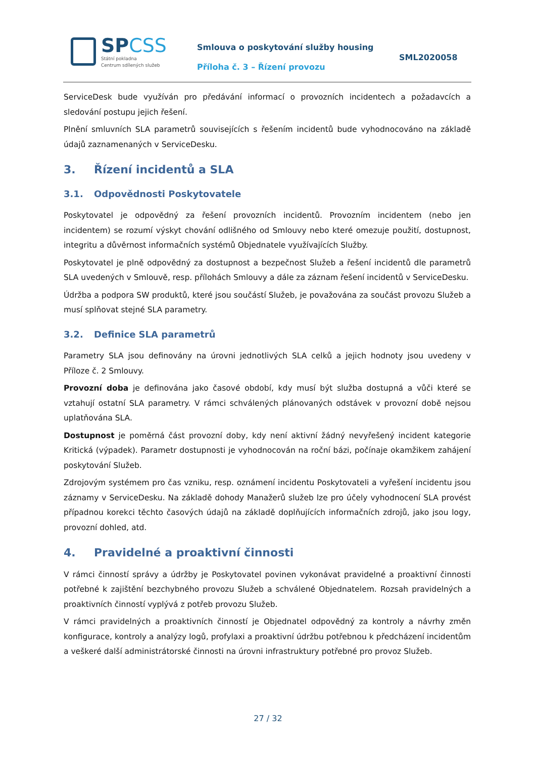SPCSS
Státní pokladna
Centrum sdílených služeb
Smlouva o poskytování služby housing
Příloha č. 3 – Řízení provozu
SML2020058
ServiceDesk bude využíván pro předávání informací o provozních incidentech a požadavcích a sledování postupu jejich řešení.
Plnění smluvních SLA parametrů souvisejících s řešením incidentů bude vyhodnocováno na základě údajů zaznamenaných v ServiceDesku.
3. Řízení incidentů a SLA
3.1. Odpovědnosti Poskytovatele
Poskytovatel je odpovědný za řešení provozních incidentů. Provozním incidentem (nebo jen incidentem) se rozumí výskyt chování odlišného od Smlouvy nebo které omezuje použití, dostupnost, integritu a důvěrnost informačních systémů Objednatele využívajících Služby.
Poskytovatel je plně odpovědný za dostupnost a bezpečnost Služeb a řešení incidentů dle parametrů SLA uvedených v Smlouvě, resp. přílohách Smlouvy a dále za záznam řešení incidentů v ServiceDesku.
Údržba a podpora SW produktů, které jsou součástí Služeb, je považována za součást provozu Služeb a musí splňovat stejné SLA parametry.
3.2. Definice SLA parametrů
Parametry SLA jsou definovány na úrovni jednotlivých SLA celků a jejich hodnoty jsou uvedeny v Příloze č. 2 Smlouvy.
Provozní doba je definována jako časové období, kdy musí být služba dostupná a vůči které se vztahují ostatní SLA parametry. V rámci schválených plánovaných odstávek v provozní době nejsou uplatňována SLA.
Dostupnost je poměrná část provozní doby, kdy není aktivní žádný nevyřešený incident kategorie Kritická (výpadek). Parametr dostupnosti je vyhodnocován na roční bázi, počínaje okamžikem zahájení poskytování Služeb.
Zdrojovým systémem pro čas vzniku, resp. oznámení incidentu Poskytovateli a vyřešení incidentu jsou záznamy v ServiceDesku. Na základě dohody Manažerů služeb lze pro účely vyhodnocení SLA provést případnou korekci těchto časových údajů na základě doplňujících informačních zdrojů, jako jsou logy, provozní dohled, atd.
4. Pravidelné a proaktivní činnosti
V rámci činností správy a údržby je Poskytovatel povinen vykonávat pravidelné a proaktivní činnosti potřebné k zajištění bezchybného provozu Služeb a schválené Objednatelem. Rozsah pravidelných a proaktivních činností vyplývá z potřeb provozu Služeb.
V rámci pravidelných a proaktivních činností je Objednatel odpovědný za kontroly a návrhy změn konfigurace, kontroly a analýzy logů, profylaxi a proaktivní údržbu potřebnou k předcházení incidentům a veškeré další administrátorské činnosti na úrovni infrastruktury potřebné pro provoz Služeb.
27 / 32